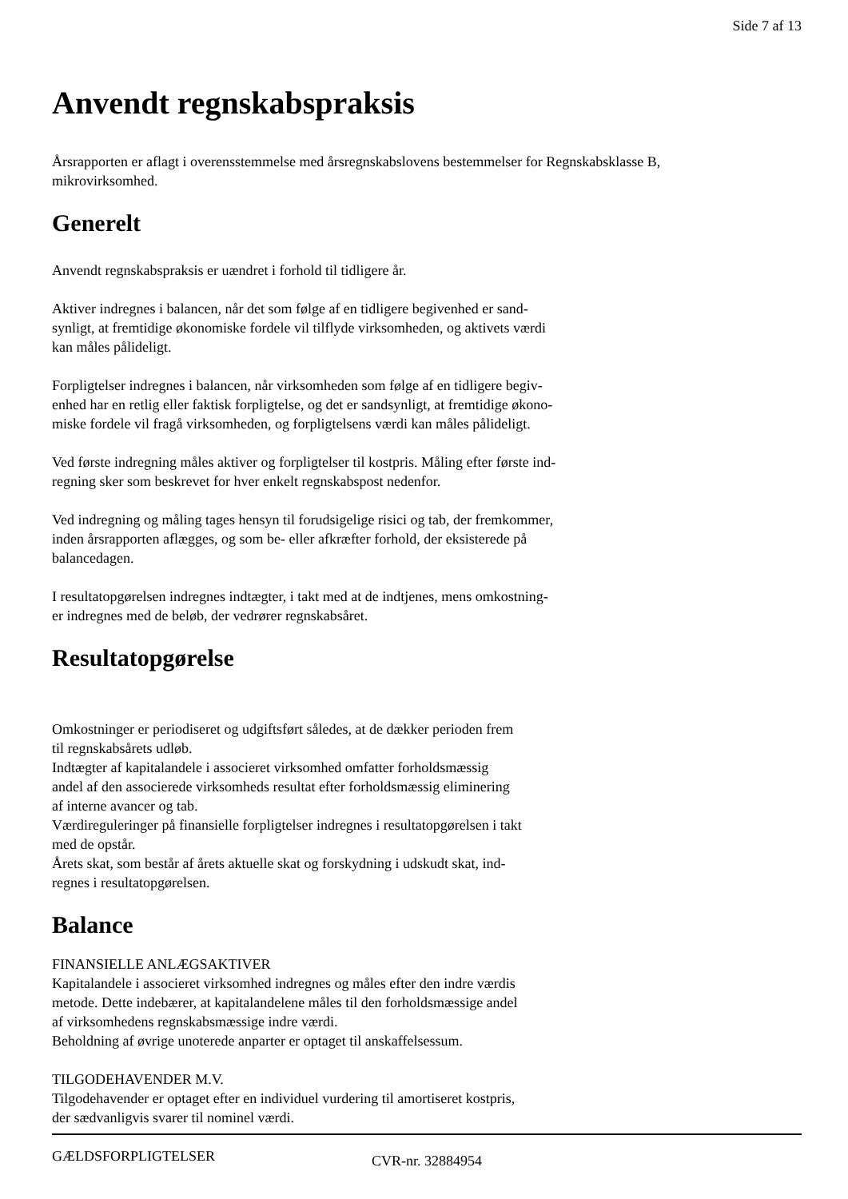Side 7 af 13
Anvendt regnskabspraksis
Årsrapporten er aflagt i overensstemmelse med årsregnskabslovens bestemmelser for Regnskabsklasse B,
mikrovirksomhed.
Generelt
Anvendt regnskabspraksis er uændret i forhold til tidligere år.
Aktiver indregnes i balancen, når det som følge af en tidligere begivenhed er sand-
synligt, at fremtidige økonomiske fordele vil tilflyde virksomheden, og aktivets værdi
kan måles pålideligt.
Forpligtelser indregnes i balancen, når virksomheden som følge af en tidligere begiv-
enhed har en retlig eller faktisk forpligtelse, og det er sandsynligt, at fremtidige økono-
miske fordele vil fragå virksomheden, og forpligtelsens værdi kan måles pålideligt.
Ved første indregning måles aktiver og forpligtelser til kostpris. Måling efter første ind-
regning sker som beskrevet for hver enkelt regnskabspost nedenfor.
Ved indregning og måling tages hensyn til forudsigelige risici og tab, der fremkommer,
inden årsrapporten aflægges, og som be- eller afkræfter forhold, der eksisterede på
balancedagen.
I resultatopgørelsen indregnes indtægter, i takt med at de indtjenes, mens omkostning-
er indregnes med de beløb, der vedrører regnskabsåret.
Resultatopgørelse
Omkostninger er periodiseret og udgiftsført således, at de dækker perioden frem
til regnskabsårets udløb.
Indtægter af kapitalandele i associeret virksomhed omfatter forholdsmæssig
andel af den associerede virksomheds resultat efter forholdsmæssig eliminering
af interne avancer og tab.
Værdireguleringer på finansielle forpligtelser indregnes i resultatopgørelsen i takt
med de opstår.
Årets skat, som består af årets aktuelle skat og forskydning i udskudt skat, ind-
regnes i resultatopgørelsen.
Balance
FINANSIELLE ANLÆGSAKTIVER
Kapitalandele i associeret virksomhed indregnes og måles efter den indre værdis
metode. Dette indebærer, at kapitalandelene måles til den forholdsmæssige andel
af virksomhedens regnskabsmæssige indre værdi.
Beholdning af øvrige unoterede anparter er optaget til anskaffelsessum.
TILGODEHAVENDER M.V.
Tilgodehavender er optaget efter en individuel vurdering til amortiseret kostpris,
der sædvanligvis svarer til nominel værdi.
GÆLDSFORPLIGTELSER
CVR-nr. 32884954